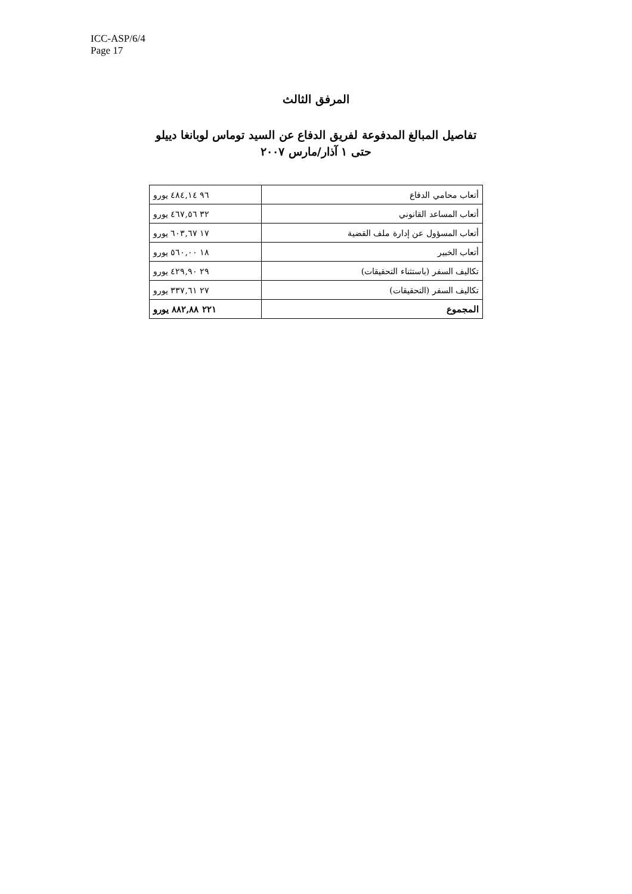ICC-ASP/6/4
Page 17
المرفق الثالث
تفاصيل المبالغ المدفوعة لفريق الدفاع عن السيد توماس لوبانغا دييلو
حتى ١ آذار/مارس ٢٠٠٧
| أتعاب محامي الدفاع | ٩٦ ٤٨٤,١٤ يورو |
| أتعاب المساعد القانوني | ٣٢ ٤٦٧,٥٦ يورو |
| أتعاب المسؤول عن إدارة ملف القضية | ١٧ ٦٠٣,٦٧ يورو |
| أتعاب الخبير | ١٨ ٥٦٠,٠٠ يورو |
| تكاليف السفر (باستثناء التحقيقات) | ٢٩ ٤٢٩,٩٠ يورو |
| تكاليف السفر (التحقيقات) | ٢٧ ٣٣٧,٦١ يورو |
| المجموع | ٢٢١ ٨٨٢,٨٨ يورو |